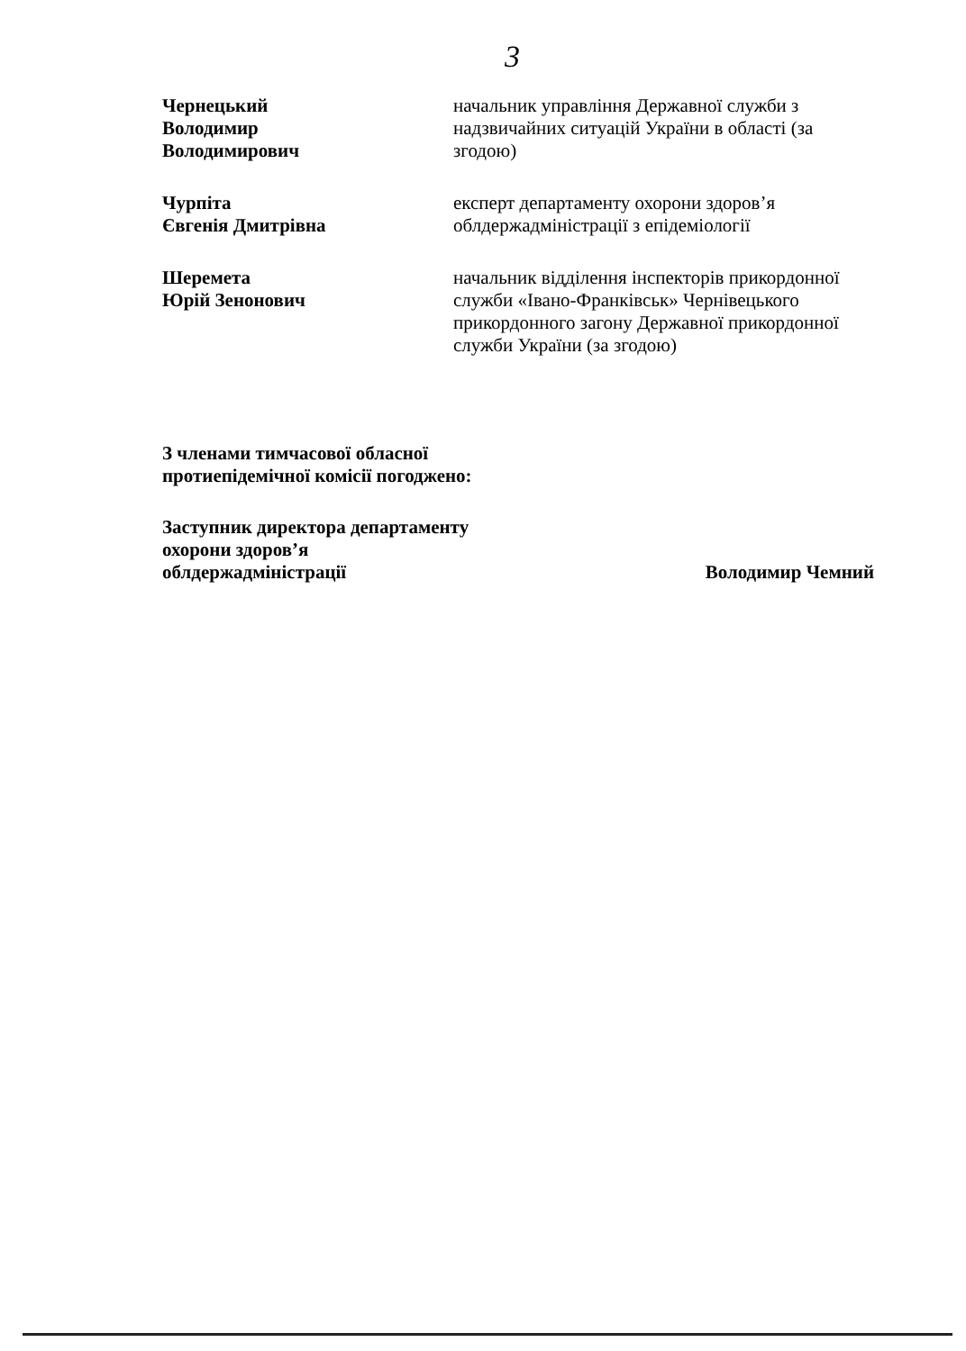3
Чернецький
Володимир
Володимирович
начальник управління Державної служби з надзвичайних ситуацій України в області (за згодою)
Чурпіта
Євгенія Дмитрівна
експерт департаменту охорони здоров’я облдержадміністрації з епідеміології
Шеремета
Юрій Зенонович
начальник відділення інспекторів прикордонної служби «Івано-Франківськ» Чернівецького прикордонного загону Державної прикордонної служби України (за згодою)
З членами тимчасової обласної
протиепідемічної комісії погоджено:
Заступник директора департаменту
охорони здоров’я
облдержадміністрації
Володимир Чемний